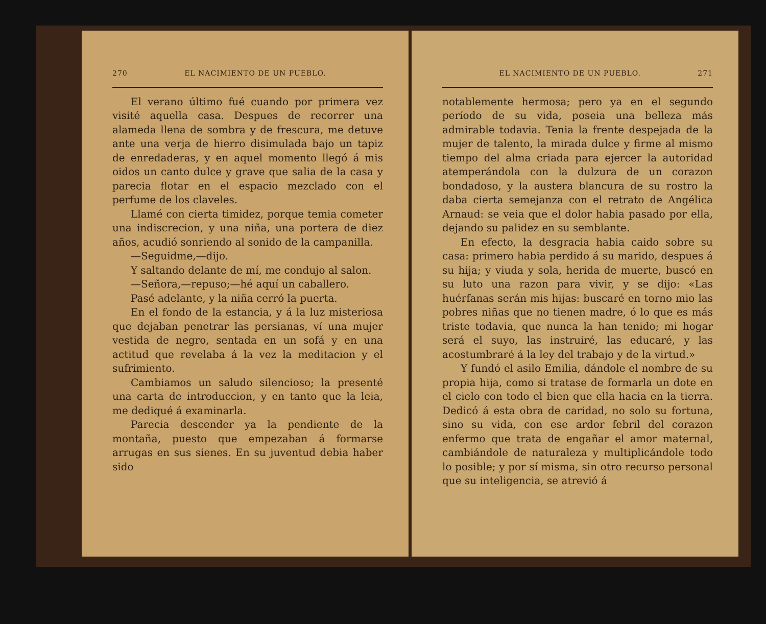270 EL NACIMIENTO DE UN PUEBLO.
El verano último fué cuando por primera vez visité aquella casa. Despues de recorrer una alameda llena de sombra y de frescura, me detuve ante una verja de hierro disimulada bajo un tapiz de enredaderas, y en aquel momento llegó á mis oidos un canto dulce y grave que salia de la casa y parecia flotar en el espacio mezclado con el perfume de los claveles.
Llamé con cierta timidez, porque temia cometer una indiscrecion, y una niña, una portera de diez años, acudió sonriendo al sonido de la campanilla.
—Seguidme,—dijo.
Y saltando delante de mí, me condujo al salon.
—Señora,—repuso;—hé aquí un caballero.
Pasé adelante, y la niña cerró la puerta.
En el fondo de la estancia, y á la luz misteriosa que dejaban penetrar las persianas, ví una mujer vestida de negro, sentada en un sofá y en una actitud que revelaba á la vez la meditacion y el sufrimiento.
Cambiamos un saludo silencioso; la presenté una carta de introduccion, y en tanto que la leia, me dediqué á examinarla.
Parecia descender ya la pendiente de la montaña, puesto que empezaban á formarse arrugas en sus sienes. En su juventud debia haber sido
EL NACIMIENTO DE UN PUEBLO. 271
notablemente hermosa; pero ya en el segundo período de su vida, poseia una belleza más admirable todavia. Tenia la frente despejada de la mujer de talento, la mirada dulce y firme al mismo tiempo del alma criada para ejercer la autoridad atemperándola con la dulzura de un corazon bondadoso, y la austera blancura de su rostro la daba cierta semejanza con el retrato de Angélica Arnaud: se veia que el dolor habia pasado por ella, dejando su palidez en su semblante.
En efecto, la desgracia habia caido sobre su casa: primero habia perdido á su marido, despues á su hija; y viuda y sola, herida de muerte, buscó en su luto una razon para vivir, y se dijo: «Las huérfanas serán mis hijas: buscaré en torno mio las pobres niñas que no tienen madre, ó lo que es más triste todavia, que nunca la han tenido; mi hogar será el suyo, las instruiré, las educaré, y las acostumbraré á la ley del trabajo y de la virtud.»
Y fundó el asilo Emilia, dándole el nombre de su propia hija, como si tratase de formarla un dote en el cielo con todo el bien que ella hacia en la tierra. Dedicó á esta obra de caridad, no solo su fortuna, sino su vida, con ese ardor febril del corazon enfermo que trata de engañar el amor maternal, cambiándole de naturaleza y multiplicándole todo lo posible; y por sí misma, sin otro recurso personal que su inteligencia, se atrevió á